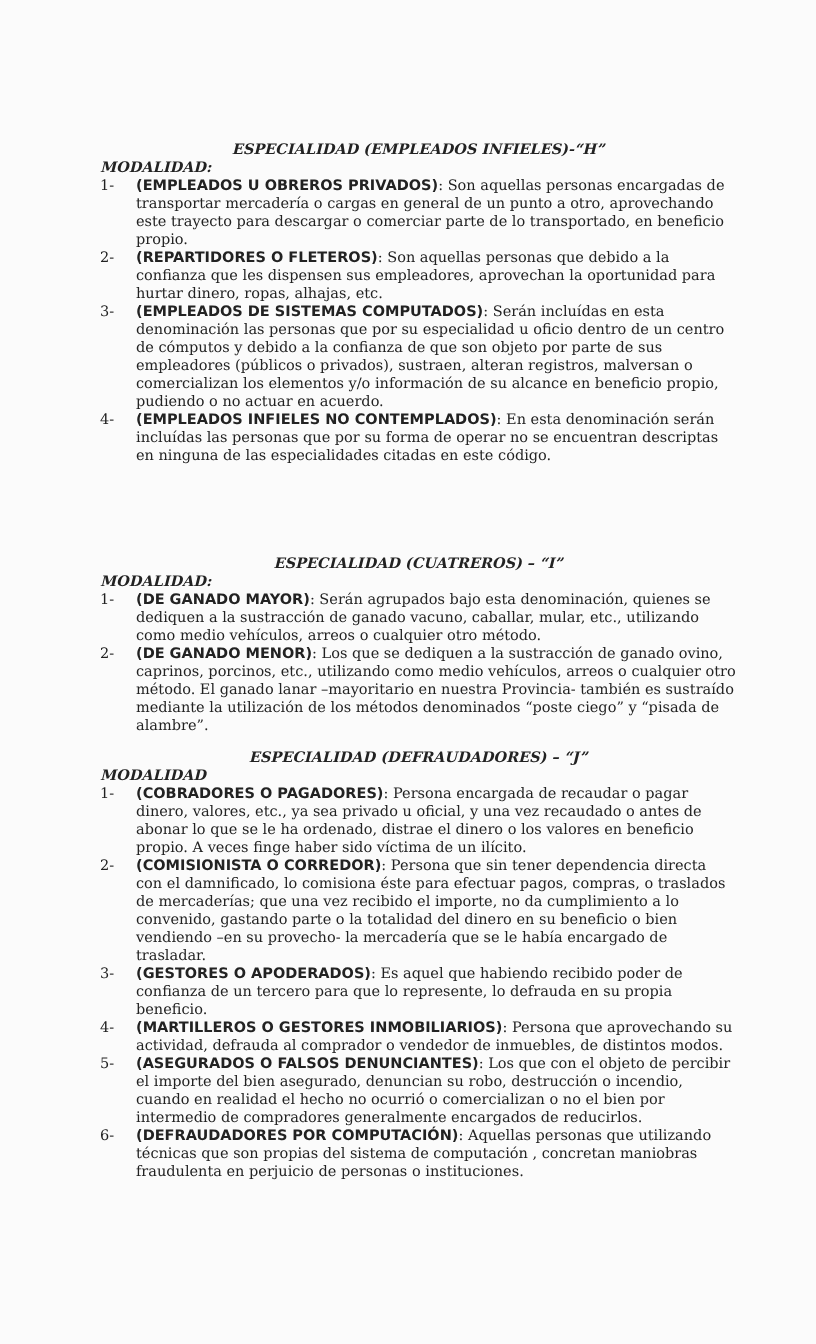ESPECIALIDAD (EMPLEADOS INFIELES)-“H”
MODALIDAD:
1- (EMPLEADOS U OBREROS PRIVADOS): Son aquellas personas encargadas de transportar mercadería o cargas en general de un punto a otro, aprovechando este trayecto para descargar o comerciar parte de lo transportado, en beneficio propio.
2- (REPARTIDORES O FLETEROS): Son aquellas personas que debido a la confianza que les dispensen sus empleadores, aprovechan la oportunidad para hurtar dinero, ropas, alhajas, etc.
3- (EMPLEADOS DE SISTEMAS COMPUTADOS): Serán incluídas en esta denominación las personas que por su especialidad u oficio dentro de un centro de cómputos y debido a la confianza de que son objeto por parte de sus empleadores (públicos o privados), sustraen, alteran registros, malversan o comercializan los elementos y/o información de su alcance en beneficio propio, pudiendo o no actuar en acuerdo.
4- (EMPLEADOS INFIELES NO CONTEMPLADOS): En esta denominación serán incluídas las personas que por su forma de operar no se encuentran descriptas en ninguna de las especialidades citadas en este código.
ESPECIALIDAD (CUATREROS) – “I”
MODALIDAD:
1- (DE GANADO MAYOR): Serán agrupados bajo esta denominación, quienes se dediquen a la sustracción de ganado vacuno, caballar, mular, etc., utilizando como medio vehículos, arreos o cualquier otro método.
2- (DE GANADO MENOR): Los que se dediquen a la sustracción de ganado ovino, caprinos, porcinos, etc., utilizando como medio vehículos, arreos o cualquier otro método. El ganado lanar –mayoritario en nuestra Provincia- también es sustraído mediante la utilización de los métodos denominados “poste ciego” y “pisada de alambre”.
ESPECIALIDAD (DEFRAUDADORES) – “J”
MODALIDAD
1- (COBRADORES O PAGADORES): Persona encargada de recaudar o pagar dinero, valores, etc., ya sea privado u oficial, y una vez recaudado o antes de abonar lo que se le ha ordenado, distrae el dinero o los valores en beneficio propio. A veces finge haber sido víctima de un ilícito.
2- (COMISIONISTA O CORREDOR): Persona que sin tener dependencia directa con el damnificado, lo comisiona éste para efectuar pagos, compras, o traslados de mercaderías; que una vez recibido el importe, no da cumplimiento a lo convenido, gastando parte o la totalidad del dinero en su beneficio o bien vendiendo –en su provecho- la mercadería que se le había encargado de trasladar.
3- (GESTORES O APODERADOS): Es aquel que habiendo recibido poder de confianza de un tercero para que lo represente, lo defrauda en su propia beneficio.
4- (MARTILLEROS O GESTORES INMOBILIARIOS): Persona que aprovechando su actividad, defrauda al comprador o vendedor de inmuebles, de distintos modos.
5- (ASEGURADOS O FALSOS DENUNCIANTES): Los que con el objeto de percibir el importe del bien asegurado, denuncian su robo, destrucción o incendio, cuando en realidad el hecho no ocurrió o comercializan o no el bien por intermedio de compradores generalmente encargados de reducirlos.
6- (DEFRAUDADORES POR COMPUTACIÓN): Aquellas personas que utilizando técnicas que son propias del sistema de computación , concretan maniobras fraudulenta en perjuicio de personas o instituciones.